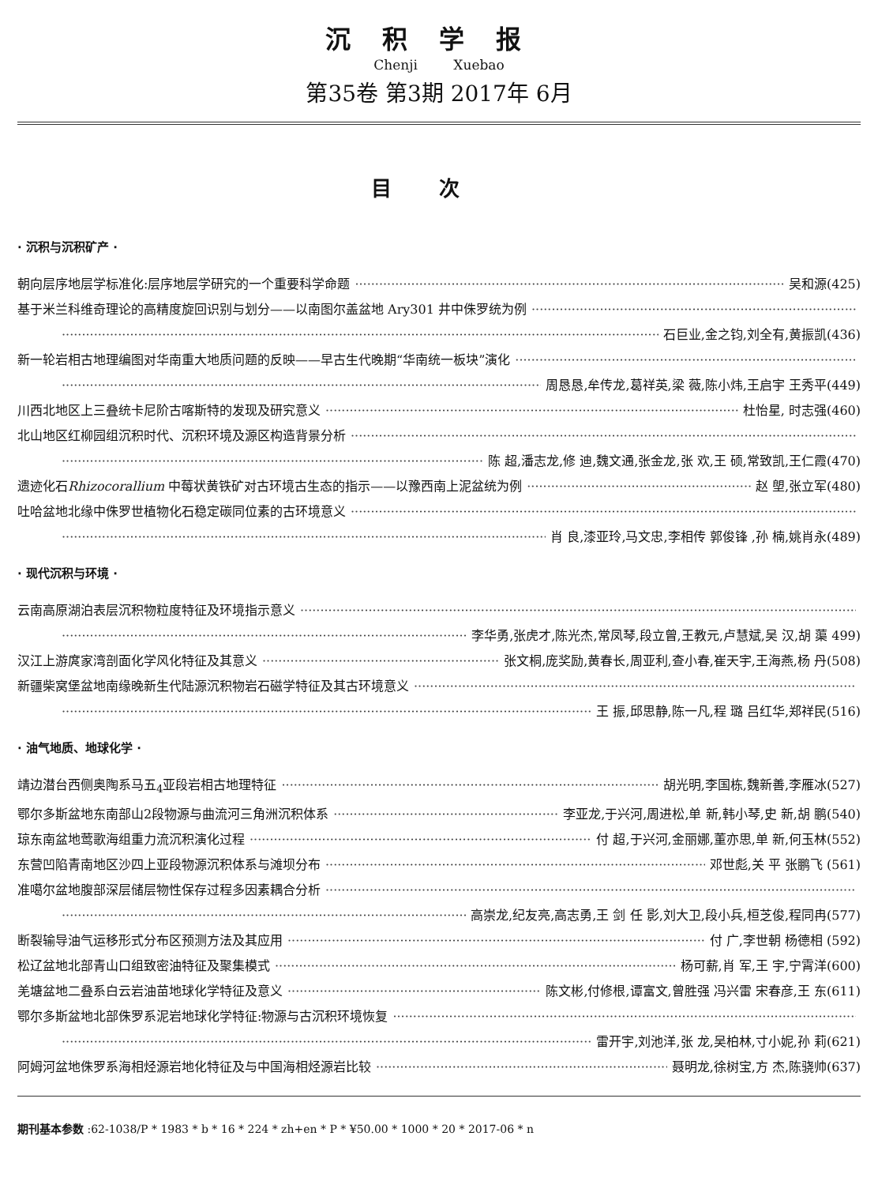沉积学报
Chenji Xuebao
第35卷 第3期 2017年 6月
目次
· 沉积与沉积矿产 ·
朝向层序地层学标准化:层序地层学研究的一个重要科学命题 吴和源(425)
基于米兰科维奇理论的高精度旋回识别与划分——以南图尔盖盆地 Ary301 井中侏罗统为例
石巨业,金之钧,刘全有,黄振凯(436)
新一轮岩相古地理编图对华南重大地质问题的反映——早古生代晚期“华南统一板块”演化
周恳恳,牟传龙,葛祥英,梁 薇,陈小炜,王启宇 王秀平(449)
川西北地区上三叠统卡尼阶古喀斯特的发现及研究意义 杜怡星, 时志强(460)
北山地区红柳园组沉积时代、沉积环境及源区构造背景分析
陈 超,潘志龙,修 迪,魏文通,张金龙,张 欢,王 硕,常致凯,王仁霞(470)
遗迹化石Rhizocorallium 中莓状黄铁矿对古环境古生态的指示——以豫西南上泥盆统为例 赵 塱,张立军(480)
吐哈盆地北缘中侏罗世植物化石稳定碳同位素的古环境意义
肖 良,漆亚玲,马文忠,李相传 郭俊锋 ,孙 楠,姚肖永(489)
· 现代沉积与环境 ·
云南高原湖泊表层沉积物粒度特征及环境指示意义
李华勇,张虎才,陈光杰,常凤琴,段立曾,王教元,卢慧斌,吴 汉,胡 蕖 499)
汉江上游庹家湾剖面化学风化特征及其意义 张文桐,庞奖励,黄春长,周亚利,查小春,崔天宇,王海燕,杨 丹(508)
新疆柴窝堡盆地南缘晚新生代陆源沉积物岩石磁学特征及其古环境意义
王 振,邱思静,陈一凡,程 璐 吕红华,郑祥民(516)
· 油气地质、地球化学 ·
靖边潜台西侧奥陶系马五<sub>4</sub>亚段岩相古地理特征 胡光明,李国栋,魏新善,李雁冰(527)
鄂尔多斯盆地东南部山2段物源与曲流河三角洲沉积体系 李亚龙,于兴河,周进松,单 新,韩小琴,史 新,胡 鹏(540)
琼东南盆地莺歌海组重力流沉积演化过程 付 超,于兴河,金丽娜,董亦思,单 新,何玉林(552)
东营凹陷青南地区沙四上亚段物源沉积体系与滩坝分布 邓世彪,关 平 张鹏飞 (561)
准噶尔盆地腹部深层储层物性保存过程多因素耦合分析
高崇龙,纪友亮,高志勇,王 剑 任 影,刘大卫,段小兵,桓芝俊,程同冉(577)
断裂输导油气运移形式分布区预测方法及其应用 付 广,李世朝 杨德相 (592)
松辽盆地北部青山口组致密油特征及聚集模式 杨可薪,肖 军,王 宇,宁霄洋(600)
羌塘盆地二叠系白云岩油苗地球化学特征及意义 陈文彬,付修根,谭富文,曾胜强 冯兴雷 宋春彦,王 东(611)
鄂尔多斯盆地北部侏罗系泥岩地球化学特征:物源与古沉积环境恢复
雷开宇,刘池洋,张 龙,吴柏林,寸小妮,孙 莉(621)
阿姆河盆地侏罗系海相烃源岩地化特征及与中国海相烃源岩比较 聂明龙,徐树宝,方 杰,陈骁帅(637)
期刊基本参数 :62-1038/P * 1983 * b * 16 * 224 * zh+en * P * ¥50.00 * 1000 * 20 * 2017-06 * n